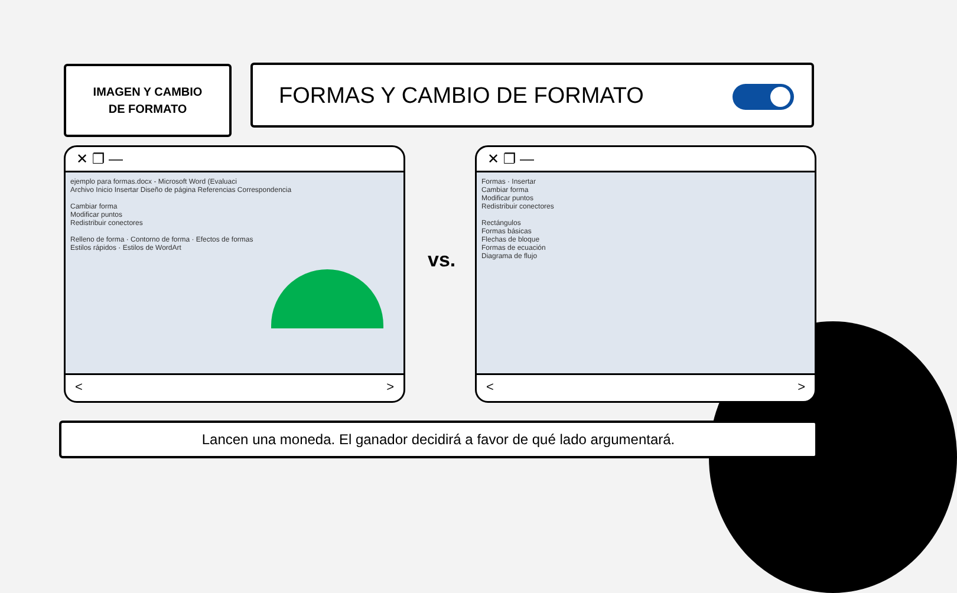IMAGEN Y CAMBIO
DE FORMATO
FORMAS Y CAMBIO DE FORMATO
✕ ❐ —
ejemplo para formas.docx - Microsoft Word (Evaluaci
Archivo Inicio Insertar Diseño de página Referencias Correspondencia
Cambiar forma
Modificar puntos
Redistribuir conectores
Relleno de forma · Contorno de forma · Efectos de formas
Estilos rápidos · Estilos de WordArt
< >
vs.
✕ ❐ —
Formas · Insertar
Cambiar forma
Modificar puntos
Redistribuir conectores
Rectángulos
Formas básicas
Flechas de bloque
Formas de ecuación
Diagrama de flujo
< >
Lancen una moneda. El ganador decidirá a favor de qué lado argumentará.